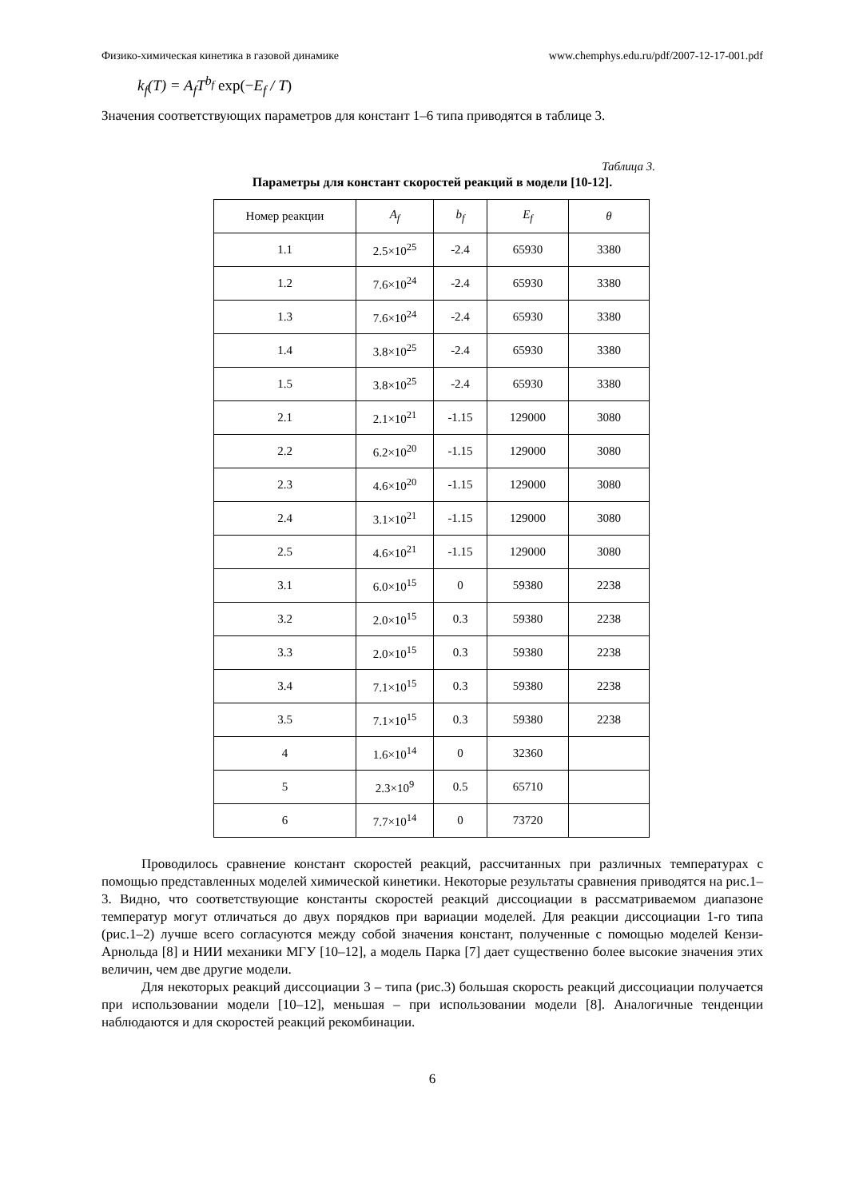Физико-химическая кинетика в газовой динамике www.chemphys.edu.ru/pdf/2007-12-17-001.pdf
k<sub>f</sub>(T) = A<sub>f</sub>T<sup>b<sub>f</sub></sup> exp(−E<sub>f</sub> / T)
Значения соответствующих параметров для констант 1–6 типа приводятся в таблице 3.
Таблица 3.
Параметры для констант скоростей реакций в модели [10-12].
| Номер реакции | A<sub>f</sub> | b<sub>f</sub> | E<sub>f</sub> | θ |
| --- | --- | --- | --- | --- |
| 1.1 | 2.5×10<sup>25</sup> | -2.4 | 65930 | 3380 |
| 1.2 | 7.6×10<sup>24</sup> | -2.4 | 65930 | 3380 |
| 1.3 | 7.6×10<sup>24</sup> | -2.4 | 65930 | 3380 |
| 1.4 | 3.8×10<sup>25</sup> | -2.4 | 65930 | 3380 |
| 1.5 | 3.8×10<sup>25</sup> | -2.4 | 65930 | 3380 |
| 2.1 | 2.1×10<sup>21</sup> | -1.15 | 129000 | 3080 |
| 2.2 | 6.2×10<sup>20</sup> | -1.15 | 129000 | 3080 |
| 2.3 | 4.6×10<sup>20</sup> | -1.15 | 129000 | 3080 |
| 2.4 | 3.1×10<sup>21</sup> | -1.15 | 129000 | 3080 |
| 2.5 | 4.6×10<sup>21</sup> | -1.15 | 129000 | 3080 |
| 3.1 | 6.0×10<sup>15</sup> | 0 | 59380 | 2238 |
| 3.2 | 2.0×10<sup>15</sup> | 0.3 | 59380 | 2238 |
| 3.3 | 2.0×10<sup>15</sup> | 0.3 | 59380 | 2238 |
| 3.4 | 7.1×10<sup>15</sup> | 0.3 | 59380 | 2238 |
| 3.5 | 7.1×10<sup>15</sup> | 0.3 | 59380 | 2238 |
| 4 | 1.6×10<sup>14</sup> | 0 | 32360 | |
| 5 | 2.3×10<sup>9</sup> | 0.5 | 65710 | |
| 6 | 7.7×10<sup>14</sup> | 0 | 73720 | |
Проводилось сравнение констант скоростей реакций, рассчитанных при различных температурах с помощью представленных моделей химической кинетики. Некоторые результаты сравнения приводятся на рис.1–3. Видно, что соответствующие константы скоростей реакций диссоциации в рассматриваемом диапазоне температур могут отличаться до двух порядков при вариации моделей. Для реакции диссоциации 1-го типа (рис.1–2) лучше всего согласуются между собой значения констант, полученные с помощью моделей Кензи-Арнольда [8] и НИИ механики МГУ [10–12], а модель Парка [7] дает существенно более высокие значения этих величин, чем две другие модели.
Для некоторых реакций диссоциации 3 – типа (рис.3) большая скорость реакций диссоциации получается при использовании модели [10–12], меньшая – при использовании модели [8]. Аналогичные тенденции наблюдаются и для скоростей реакций рекомбинации.
6